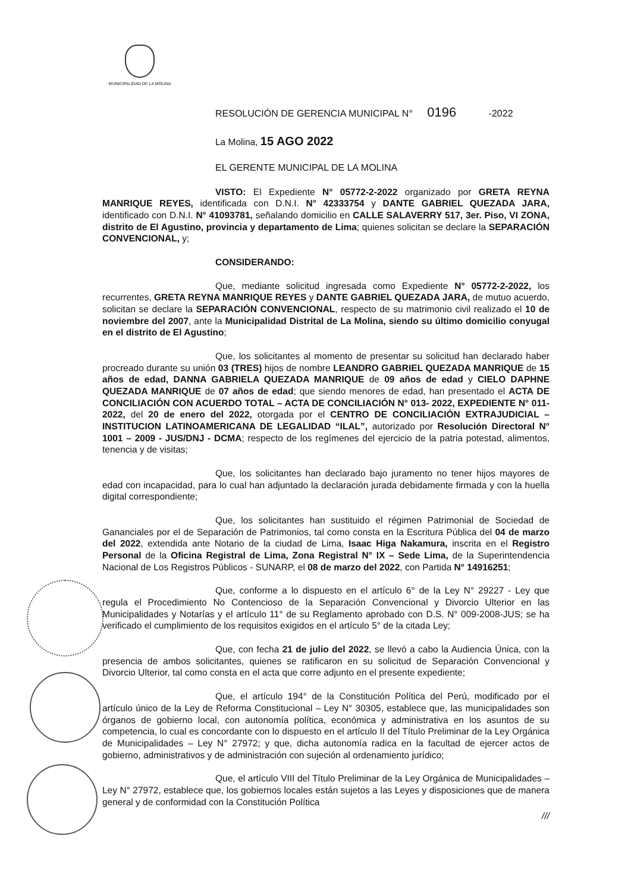MUNICIPALIDAD DE LA MOLINA
RESOLUCIÓN DE GERENCIA MUNICIPAL N° 0196 -2022
La Molina, 15 AGO 2022
EL GERENTE MUNICIPAL DE LA MOLINA
VISTO: El Expediente N° 05772-2-2022 organizado por GRETA REYNA MANRIQUE REYES, identificada con D.N.I. N° 42333754 y DANTE GABRIEL QUEZADA JARA, identificado con D.N.I. N° 41093781, señalando domicilio en CALLE SALAVERRY 517, 3er. Piso, VI ZONA, distrito de El Agustino, provincia y departamento de Lima; quienes solicitan se declare la SEPARACIÓN CONVENCIONAL, y;
CONSIDERANDO:
Que, mediante solicitud ingresada como Expediente N° 05772-2-2022, los recurrentes, GRETA REYNA MANRIQUE REYES y DANTE GABRIEL QUEZADA JARA, de mutuo acuerdo, solicitan se declare la SEPARACIÓN CONVENCIONAL, respecto de su matrimonio civil realizado el 10 de noviembre del 2007, ante la Municipalidad Distrital de La Molina, siendo su último domicilio conyugal en el distrito de El Agustino;
Que, los solicitantes al momento de presentar su solicitud han declarado haber procreado durante su unión 03 (TRES) hijos de nombre LEANDRO GABRIEL QUEZADA MANRIQUE de 15 años de edad, DANNA GABRIELA QUEZADA MANRIQUE de 09 años de edad y CIELO DAPHNE QUEZADA MANRIQUE de 07 años de edad; que siendo menores de edad, han presentado el ACTA DE CONCILIACIÓN CON ACUERDO TOTAL – ACTA DE CONCILIACIÓN N° 013- 2022, EXPEDIENTE N° 011- 2022, del 20 de enero del 2022, otorgada por el CENTRO DE CONCILIACIÓN EXTRAJUDICIAL – INSTITUCION LATINOAMERICANA DE LEGALIDAD “ILAL”, autorizado por Resolución Directoral N° 1001 – 2009 - JUS/DNJ - DCMA; respecto de los regímenes del ejercicio de la patria potestad, alimentos, tenencia y de visitas;
Que, los solicitantes han declarado bajo juramento no tener hijos mayores de edad con incapacidad, para lo cual han adjuntado la declaración jurada debidamente firmada y con la huella digital correspondiente;
Que, los solicitantes han sustituido el régimen Patrimonial de Sociedad de Gananciales por el de Separación de Patrimonios, tal como consta en la Escritura Pública del 04 de marzo del 2022, extendida ante Notario de la ciudad de Lima, Isaac Higa Nakamura, inscrita en el Registro Personal de la Oficina Registral de Lima, Zona Registral N° IX – Sede Lima, de la Superintendencia Nacional de Los Registros Públicos - SUNARP, el 08 de marzo del 2022, con Partida N° 14916251;
Que, conforme a lo dispuesto en el artículo 6° de la Ley N° 29227 - Ley que regula el Procedimiento No Contencioso de la Separación Convencional y Divorcio Ulterior en las Municipalidades y Notarías y el artículo 11° de su Reglamento aprobado con D.S. N° 009-2008-JUS; se ha verificado el cumplimiento de los requisitos exigidos en el artículo 5° de la citada Ley;
Que, con fecha 21 de julio del 2022, se llevó a cabo la Audiencia Única, con la presencia de ambos solicitantes, quienes se ratificaron en su solicitud de Separación Convencional y Divorcio Ulterior, tal como consta en el acta que corre adjunto en el presente expediente;
Que, el artículo 194° de la Constitución Política del Perú, modificado por el artículo único de la Ley de Reforma Constitucional – Ley N° 30305, establece que, las municipalidades son órganos de gobierno local, con autonomía política, económica y administrativa en los asuntos de su competencia, lo cual es concordante con lo dispuesto en el artículo II del Título Preliminar de la Ley Orgánica de Municipalidades – Ley N° 27972; y que, dicha autonomía radica en la facultad de ejercer actos de gobierno, administrativos y de administración con sujeción al ordenamiento jurídico;
Que, el artículo VIII del Título Preliminar de la Ley Orgánica de Municipalidades – Ley N° 27972, establece que, los gobiernos locales están sujetos a las Leyes y disposiciones que de manera general y de conformidad con la Constitución Política
///